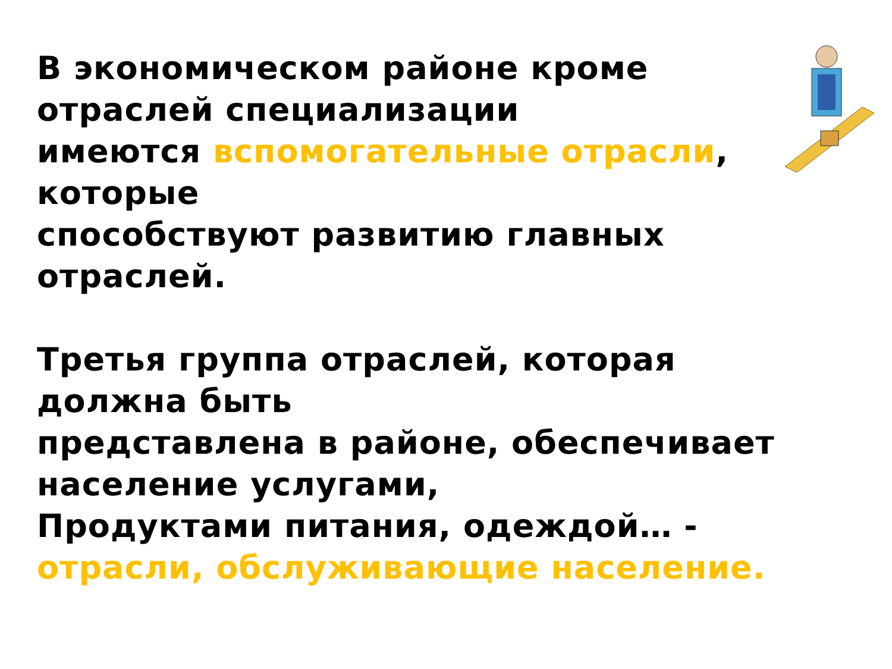В экономическом районе кроме
отраслей специализации
имеются вспомогательные отрасли,
которые
способствуют развитию главных
отраслей.
Третья группа отраслей, которая
должна быть
представлена в районе, обеспечивает
население услугами,
Продуктами питания, одеждой… -
отрасли, обслуживающие население.